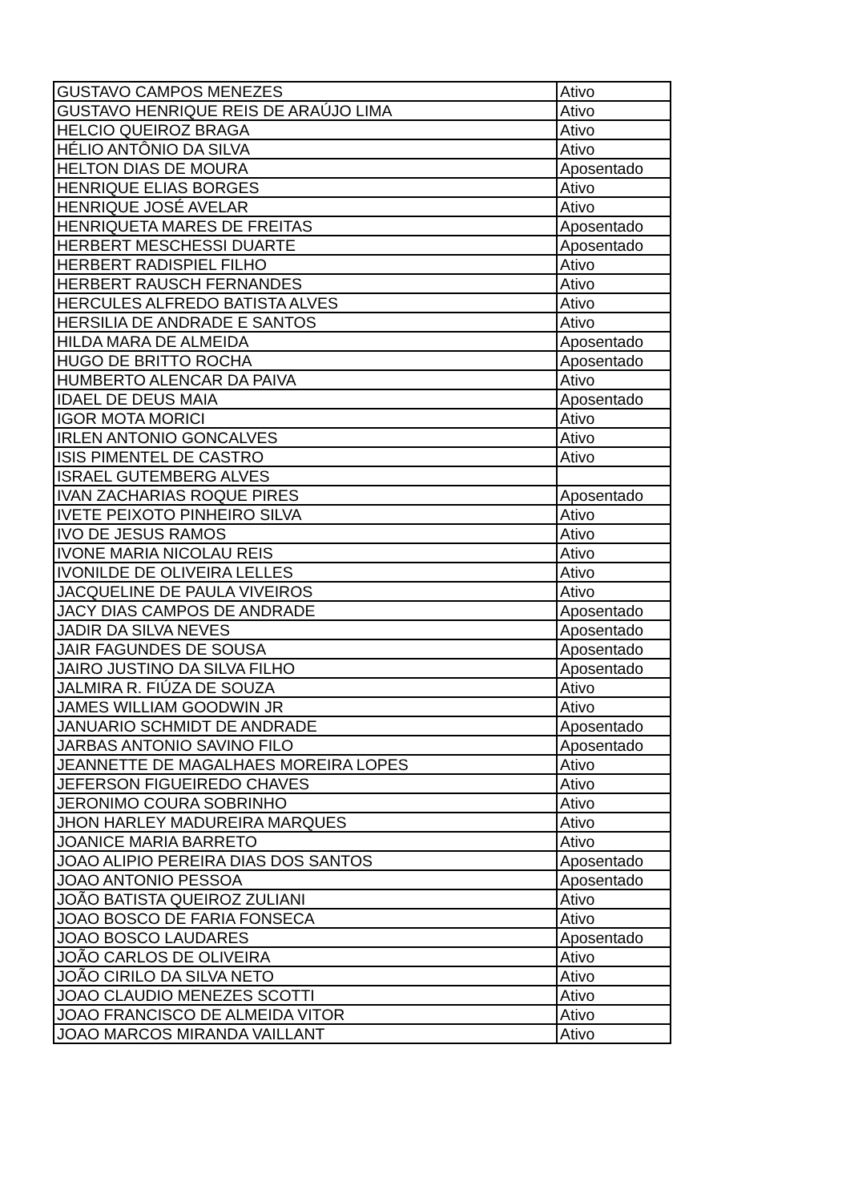| GUSTAVO CAMPOS MENEZES | Ativo |
| GUSTAVO HENRIQUE REIS DE ARAÚJO LIMA | Ativo |
| HELCIO QUEIROZ BRAGA | Ativo |
| HÉLIO ANTÔNIO DA SILVA | Ativo |
| HELTON DIAS DE MOURA | Aposentado |
| HENRIQUE ELIAS BORGES | Ativo |
| HENRIQUE JOSÉ AVELAR | Ativo |
| HENRIQUETA MARES DE FREITAS | Aposentado |
| HERBERT MESCHESSI DUARTE | Aposentado |
| HERBERT RADISPIEL FILHO | Ativo |
| HERBERT RAUSCH FERNANDES | Ativo |
| HERCULES ALFREDO BATISTA ALVES | Ativo |
| HERSILIA DE ANDRADE E SANTOS | Ativo |
| HILDA MARA DE ALMEIDA | Aposentado |
| HUGO DE BRITTO ROCHA | Aposentado |
| HUMBERTO ALENCAR DA PAIVA | Ativo |
| IDAEL DE DEUS MAIA | Aposentado |
| IGOR MOTA MORICI | Ativo |
| IRLEN ANTONIO GONCALVES | Ativo |
| ISIS PIMENTEL DE CASTRO | Ativo |
| ISRAEL GUTEMBERG ALVES | |
| IVAN ZACHARIAS ROQUE PIRES | Aposentado |
| IVETE PEIXOTO PINHEIRO SILVA | Ativo |
| IVO DE JESUS RAMOS | Ativo |
| IVONE MARIA NICOLAU REIS | Ativo |
| IVONILDE DE OLIVEIRA LELLES | Ativo |
| JACQUELINE DE PAULA VIVEIROS | Ativo |
| JACY DIAS CAMPOS DE ANDRADE | Aposentado |
| JADIR DA SILVA NEVES | Aposentado |
| JAIR FAGUNDES DE SOUSA | Aposentado |
| JAIRO JUSTINO DA SILVA FILHO | Aposentado |
| JALMIRA R. FIÚZA DE SOUZA | Ativo |
| JAMES WILLIAM GOODWIN JR | Ativo |
| JANUARIO SCHMIDT DE ANDRADE | Aposentado |
| JARBAS ANTONIO SAVINO FILO | Aposentado |
| JEANNETTE DE MAGALHAES MOREIRA LOPES | Ativo |
| JEFERSON FIGUEIREDO CHAVES | Ativo |
| JERONIMO COURA SOBRINHO | Ativo |
| JHON HARLEY MADUREIRA MARQUES | Ativo |
| JOANICE MARIA BARRETO | Ativo |
| JOAO ALIPIO PEREIRA DIAS DOS SANTOS | Aposentado |
| JOAO ANTONIO PESSOA | Aposentado |
| JOÃO BATISTA QUEIROZ ZULIANI | Ativo |
| JOAO BOSCO DE FARIA FONSECA | Ativo |
| JOAO BOSCO LAUDARES | Aposentado |
| JOÃO CARLOS DE OLIVEIRA | Ativo |
| JOÃO CIRILO DA SILVA NETO | Ativo |
| JOAO CLAUDIO MENEZES SCOTTI | Ativo |
| JOAO FRANCISCO DE ALMEIDA VITOR | Ativo |
| JOAO MARCOS MIRANDA VAILLANT | Ativo |